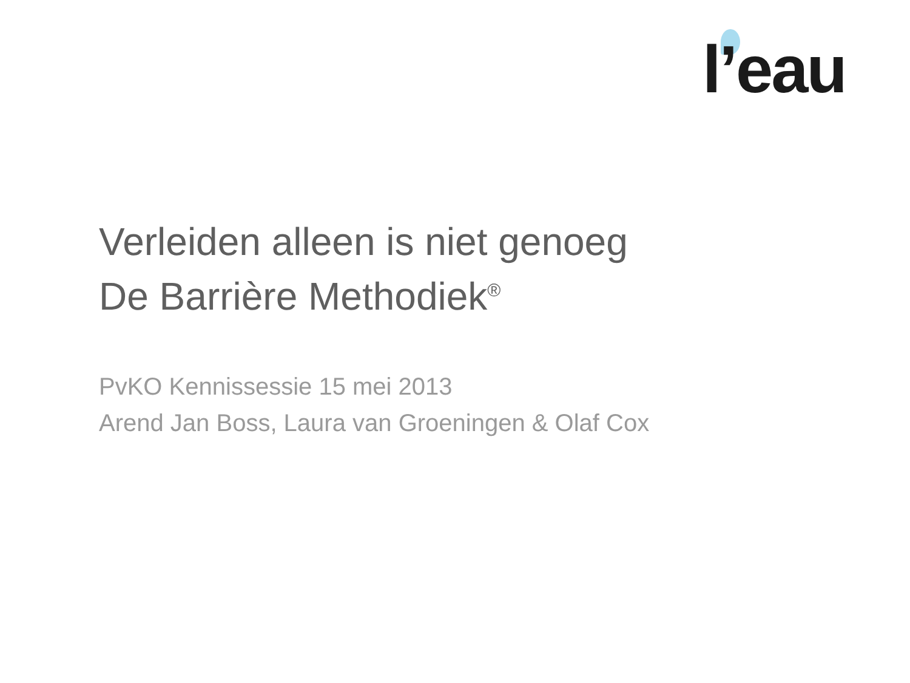l’eau
Verleiden alleen is niet genoeg
De Barrière Methodiek<sup>®</sup>
PvKO Kennissessie 15 mei 2013
Arend Jan Boss, Laura van Groeningen & Olaf Cox